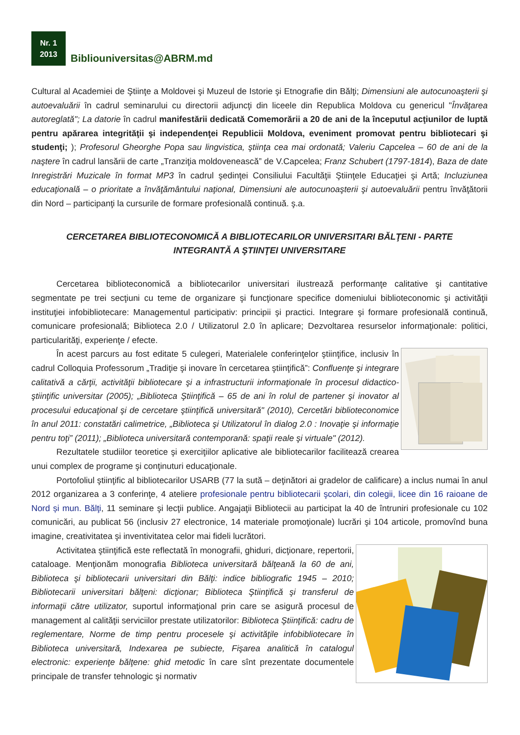Nr. 1
2013
Bibliouniversitas@ABRM.md
Cultural al Academiei de Ştiinţe a Moldovei şi Muzeul de Istorie şi Etnografie din Bălţi; Dimensiuni ale autocunoaşterii şi autoevaluării în cadrul seminarului cu directorii adjuncţi din liceele din Republica Moldova cu genericul "Învăţarea autoreglată"; La datorie în cadrul manifestării dedicată Comemorării a 20 de ani de la începutul acţiunilor de luptă pentru apărarea integrităţii şi independenţei Republicii Moldova, eveniment promovat pentru bibliotecari şi studenţi; ); Profesorul Gheorghe Popa sau lingvistica, ştiinţa cea mai ordonată; Valeriu Capcelea – 60 de ani de la naştere în cadrul lansării de carte „Tranziţia moldovenească” de V.Capcelea; Franz Schubert (1797-1814), Baza de date Inregistrări Muzicale în format MP3 în cadrul şedinţei Consiliului Facultăţii Ştiinţele Educaţiei şi Artă; Incluziunea educaţională – o prioritate a învăţământului naţional, Dimensiuni ale autocunoaşterii şi autoevaluării pentru învăţătorii din Nord – participanţi la cursurile de formare profesională continuă. ş.a.
CERCETAREA BIBLIOTECONOMICĂ A BIBLIOTECARILOR UNIVERSITARI BĂLŢENI - PARTE INTEGRANTĂ A ŞTIINŢEI UNIVERSITARE
Cercetarea biblioteconomică a bibliotecarilor universitari ilustrează performanţe calitative şi cantitative segmentate pe trei secţiuni cu teme de organizare şi funcţionare specifice domeniului biblioteconomic şi activităţii instituţiei infobibliotecare: Managementul participativ: principii şi practici. Integrare şi formare profesională continuă, comunicare profesională; Biblioteca 2.0 / Utilizatorul 2.0 în aplicare; Dezvoltarea resurselor informaţionale: politici, particularităţi, experienţe / efecte.
În acest parcurs au fost editate 5 culegeri, Materialele conferinţelor ştiinţifice, inclusiv în cadrul Colloquia Professorum „Tradiţie şi inovare în cercetarea ştiinţifică”: Confluenţe şi integrare calitativă a cărţii, activităţii bibliotecare şi a infrastructurii informaţionale în procesul didactico-ştiinţific universitar (2005); „Biblioteca Ştiinţifică – 65 de ani în rolul de partener şi inovator al procesului educaţional şi de cercetare ştiinţifică universitară" (2010), Cercetări biblioteconomice în anul 2011: constatări calimetrice, „Biblioteca şi Utilizatorul în dialog 2.0 : Inovaţie şi informaţie pentru toţi” (2011); „Biblioteca universitară contemporană: spaţii reale şi virtuale" (2012).
Rezultatele studiilor teoretice şi exerciţiilor aplicative ale bibliotecarilor facilitează crearea unui complex de programe şi conţinuturi educaţionale.
Portofoliul ştiinţific al bibliotecarilor USARB (77 la sută – deţinători ai gradelor de calificare) a inclus numai în anul 2012 organizarea a 3 conferinţe, 4 ateliere profesionale pentru bibliotecarii şcolari, din colegii, licee din 16 raioane de Nord și mun. Bălţi, 11 seminare şi lecţii publice. Angajaţii Bibliotecii au participat la 40 de întruniri profesionale cu 102 comunicări, au publicat 56 (inclusiv 27 electronice, 14 materiale promoţionale) lucrări şi 104 articole, promovînd buna imagine, creativitatea şi inventivitatea celor mai fideli lucrători.
Activitatea ştiinţifică este reflectată în monografii, ghiduri, dicţionare, repertorii, cataloage. Menţionăm monografia Biblioteca universitară bălţeană la 60 de ani, Biblioteca şi bibliotecarii universitari din Bălţi: indice bibliografic 1945 – 2010; Bibliotecarii universitari bălţeni: dicţionar; Biblioteca Ştiinţifică şi transferul de informaţii către utilizator, suportul informaţional prin care se asigură procesul de management al calităţii serviciilor prestate utilizatorilor: Biblioteca Ştiinţifică: cadru de reglementare, Norme de timp pentru procesele şi activităţile infobibliotecare în Biblioteca universitară, Indexarea pe subiecte, Fişarea analitică în catalogul electronic: experienţe bălţene: ghid metodic în care sînt prezentate documentele principale de transfer tehnologic şi normativ